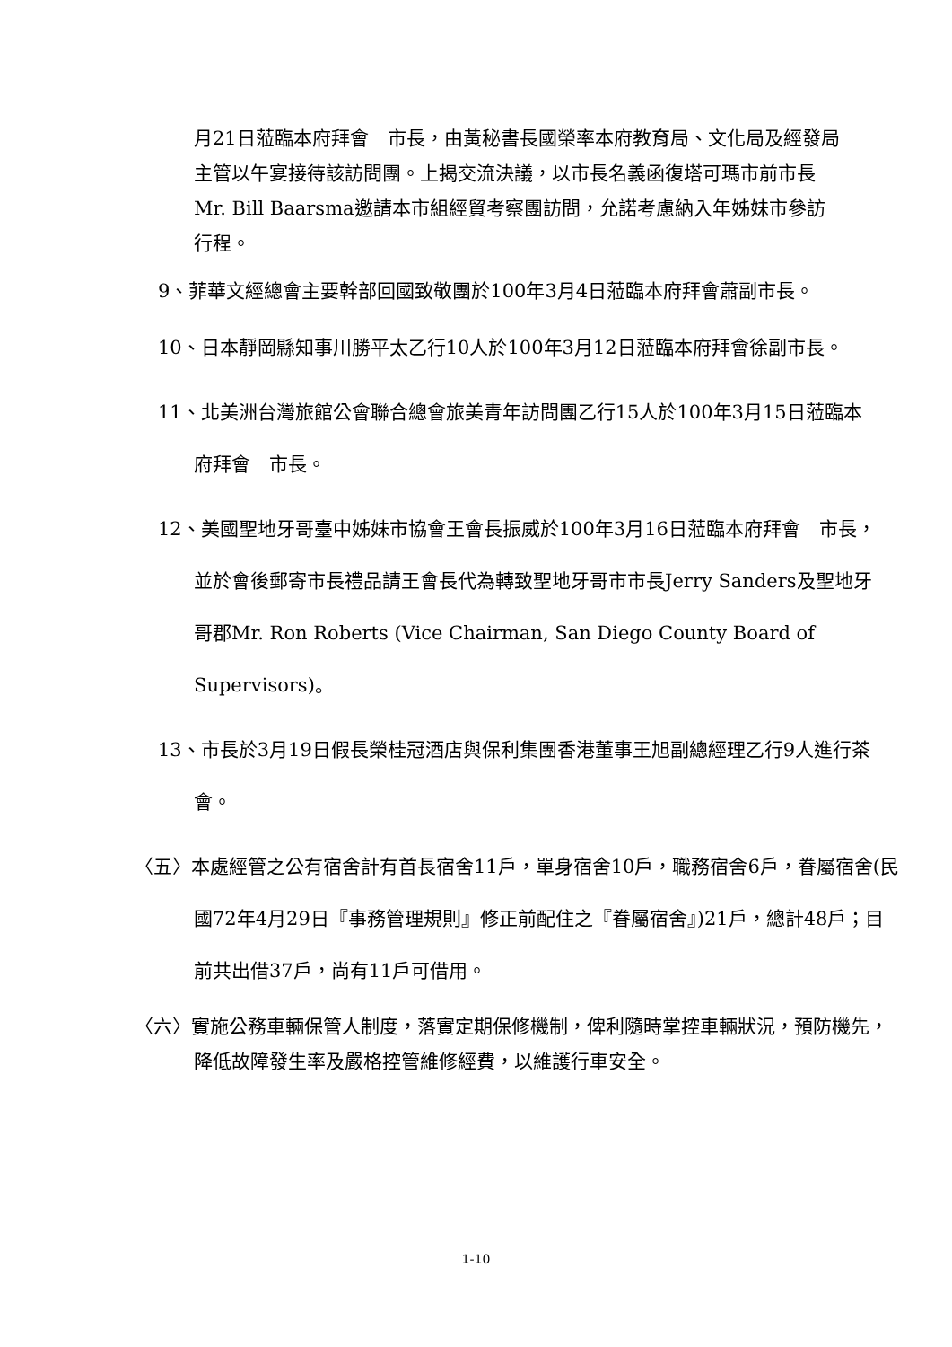月21日蒞臨本府拜會　市長，由黃秘書長國榮率本府教育局、文化局及經發局主管以午宴接待該訪問團。上揭交流決議，以市長名義函復塔可瑪市前市長Mr. Bill Baarsma邀請本市組經貿考察團訪問，允諾考慮納入年姊妹市參訪行程。
9、菲華文經總會主要幹部回國致敬團於100年3月4日蒞臨本府拜會蕭副市長。
10、日本靜岡縣知事川勝平太乙行10人於100年3月12日蒞臨本府拜會徐副市長。
11、北美洲台灣旅館公會聯合總會旅美青年訪問團乙行15人於100年3月15日蒞臨本府拜會　市長。
12、美國聖地牙哥臺中姊妹市協會王會長振威於100年3月16日蒞臨本府拜會　市長，並於會後郵寄市長禮品請王會長代為轉致聖地牙哥市市長Jerry Sanders及聖地牙哥郡Mr. Ron Roberts (Vice Chairman, San Diego County Board of Supervisors)。
13、市長於3月19日假長榮桂冠酒店與保利集團香港董事王旭副總經理乙行9人進行茶會。
〈五〉本處經管之公有宿舍計有首長宿舍11戶，單身宿舍10戶，職務宿舍6戶，眷屬宿舍(民國72年4月29日『事務管理規則』修正前配住之『眷屬宿舍』)21戶，總計48戶；目前共出借37戶，尚有11戶可借用。
〈六〉實施公務車輛保管人制度，落實定期保修機制，俾利隨時掌控車輛狀況，預防機先，降低故障發生率及嚴格控管維修經費，以維護行車安全。
1-10